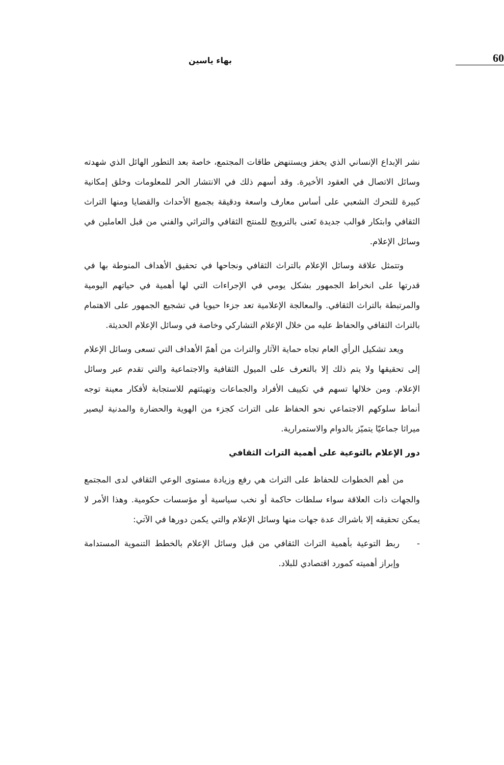60
بهاء ياسين
نشر الإبداع الإنساني الذي يحفز ويستنهض طاقات المجتمع، خاصة بعد التطور الهائل الذي شهدته وسائل الاتصال في العقود الأخيرة. وقد أسهم ذلك في الانتشار الحر للمعلومات وخلق إمكانية كبيرة للتحرك الشعبي على أساس معارف واسعة ودقيقة بجميع الأحداث والقضايا ومنها التراث الثقافي وابتكار قوالب جديدة تَعنى بالترويج للمنتج الثقافي والتراثي والفني من قبل العاملين في وسائل الإعلام.
وتتمثل علاقة وسائل الإعلام بالتراث الثقافي ونجاحها في تحقيق الأهداف المنوطة بها في قدرتها على انخراط الجمهور بشكل يومي في الإجراءات التي لها أهمية في حياتهم اليومية والمرتبطة بالتراث الثقافي. والمعالجة الإعلامية تعد جزءا حيويا في تشجيع الجمهور على الاهتمام بالتراث الثقافي والحفاظ عليه من خلال الإعلام التشاركي وخاصة في وسائل الإعلام الحديثة.
ويعد تشكيل الرأي العام تجاه حماية الآثار والتراث من أهمّ الأهداف التي تسعى وسائل الإعلام إلى تحقيقها ولا يتم ذلك إلا بالتعرف على الميول الثقافية والاجتماعية والتي تقدم عبر وسائل الإعلام. ومن خلالها تسهم في تكييف الأفراد والجماعات وتهيئتهم للاستجابة لأفكار معينة توجه أنماط سلوكهم الاجتماعي نحو الحفاظ على التراث كجزء من الهوية والحضارة والمدنية ليصير ميراثا جماعيّا يتميّز بالدوام والاستمرارية.
دور الإعلام بالتوعية على أهمية التراث الثقافي
من أهم الخطوات للحفاظ على التراث هي رفع وزيادة مستوى الوعي الثقافي لدى المجتمع والجهات ذات العلاقة سواء سلطات حاكمة أو نخب سياسية أو مؤسسات حكومية. وهذا الأمر لا يمكن تحقيقه إلا باشراك عدة جهات منها وسائل الإعلام والتي يكمن دورها في الآتي:
- ربط التوعية بأهمية التراث الثقافي من قبل وسائل الإعلام بالخطط التنموية المستدامة وإبراز أهميته كمورد اقتصادي للبلاد.